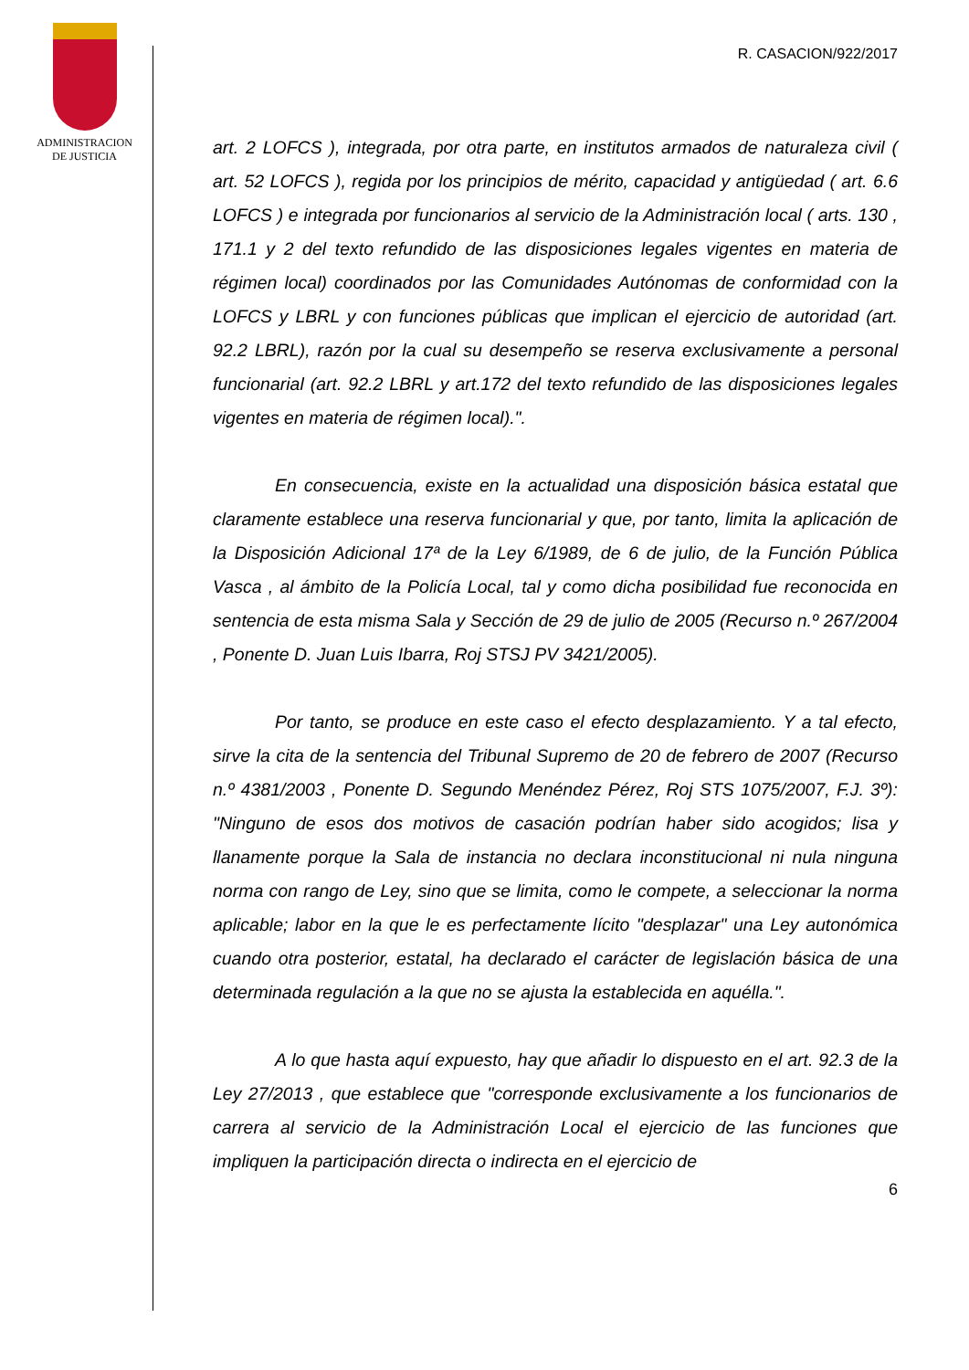ADMINISTRACION
DE JUSTICIA
R. CASACION/922/2017
art. 2 LOFCS ), integrada, por otra parte, en institutos armados de naturaleza civil ( art. 52 LOFCS ), regida por los principios de mérito, capacidad y antigüedad ( art. 6.6 LOFCS ) e integrada por funcionarios al servicio de la Administración local ( arts. 130 , 171.1 y 2 del texto refundido de las disposiciones legales vigentes en materia de régimen local) coordinados por las Comunidades Autónomas de conformidad con la LOFCS y LBRL y con funciones públicas que implican el ejercicio de autoridad (art. 92.2 LBRL), razón por la cual su desempeño se reserva exclusivamente a personal funcionarial (art. 92.2 LBRL y art.172 del texto refundido de las disposiciones legales vigentes en materia de régimen local).".
En consecuencia, existe en la actualidad una disposición básica estatal que claramente establece una reserva funcionarial y que, por tanto, limita la aplicación de la Disposición Adicional 17ª de la Ley 6/1989, de 6 de julio, de la Función Pública Vasca , al ámbito de la Policía Local, tal y como dicha posibilidad fue reconocida en sentencia de esta misma Sala y Sección de 29 de julio de 2005 (Recurso n.º 267/2004 , Ponente D. Juan Luis Ibarra, Roj STSJ PV 3421/2005).
Por tanto, se produce en este caso el efecto desplazamiento. Y a tal efecto, sirve la cita de la sentencia del Tribunal Supremo de 20 de febrero de 2007 (Recurso n.º 4381/2003 , Ponente D. Segundo Menéndez Pérez, Roj STS 1075/2007, F.J. 3º): "Ninguno de esos dos motivos de casación podrían haber sido acogidos; lisa y llanamente porque la Sala de instancia no declara inconstitucional ni nula ninguna norma con rango de Ley, sino que se limita, como le compete, a seleccionar la norma aplicable; labor en la que le es perfectamente lícito "desplazar" una Ley autonómica cuando otra posterior, estatal, ha declarado el carácter de legislación básica de una determinada regulación a la que no se ajusta la establecida en aquélla.".
A lo que hasta aquí expuesto, hay que añadir lo dispuesto en el art. 92.3 de la Ley 27/2013 , que establece que "corresponde exclusivamente a los funcionarios de carrera al servicio de la Administración Local el ejercicio de las funciones que impliquen la participación directa o indirecta en el ejercicio de
6